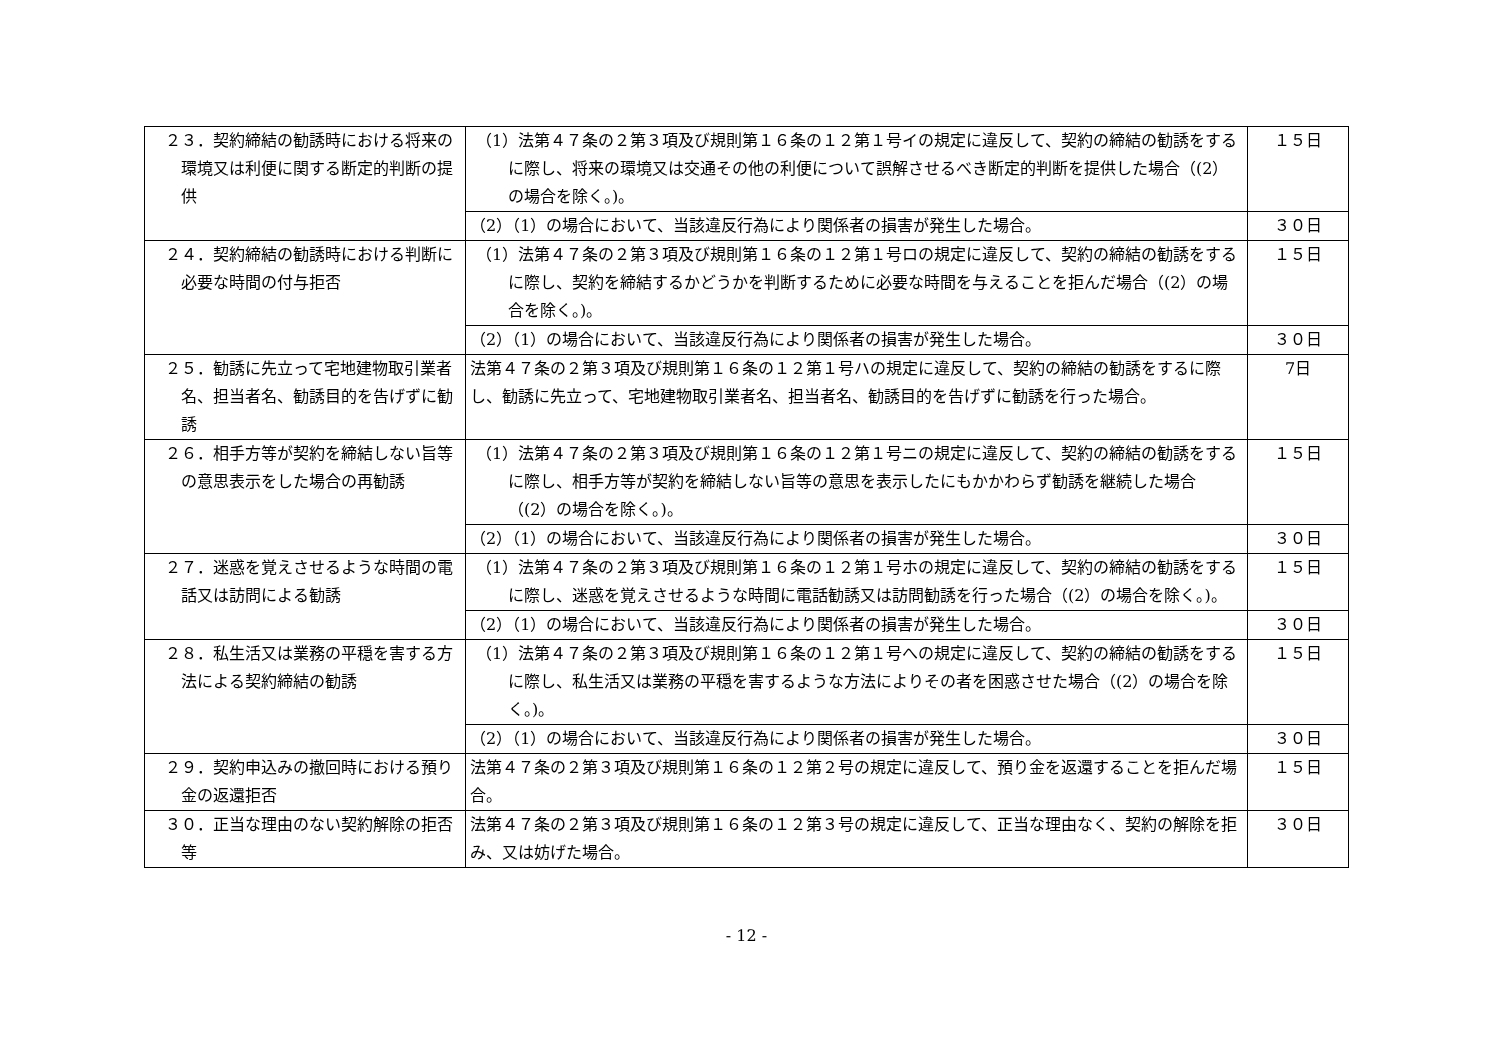| ２３．契約締結の勧誘時における将来の環境又は利便に関する断定的判断の提供 | （1）法第４７条の２第３項及び規則第１６条の１２第１号イの規定に違反して、契約の締結の勧誘をするに際し、将来の環境又は交通その他の利便について誤解させるべき断定的判断を提供した場合（(2）の場合を除く。)。 | １５日 |
| | （2）（1）の場合において、当該違反行為により関係者の損害が発生した場合。 | ３０日 |
| ２４．契約締結の勧誘時における判断に必要な時間の付与拒否 | （1）法第４７条の２第３項及び規則第１６条の１２第１号ロの規定に違反して、契約の締結の勧誘をするに際し、契約を締結するかどうかを判断するために必要な時間を与えることを拒んだ場合（(2）の場合を除く。)。 | １５日 |
| | （2）（1）の場合において、当該違反行為により関係者の損害が発生した場合。 | ３０日 |
| ２５．勧誘に先立って宅地建物取引業者名、担当者名、勧誘目的を告げずに勧誘 | 法第４７条の２第３項及び規則第１６条の１２第１号ハの規定に違反して、契約の締結の勧誘をするに際し、勧誘に先立って、宅地建物取引業者名、担当者名、勧誘目的を告げずに勧誘を行った場合。 | 7日 |
| ２６．相手方等が契約を締結しない旨等の意思表示をした場合の再勧誘 | （1）法第４７条の２第３項及び規則第１６条の１２第１号ニの規定に違反して、契約の締結の勧誘をするに際し、相手方等が契約を締結しない旨等の意思を表示したにもかかわらず勧誘を継続した場合（(2）の場合を除く。)。 | １５日 |
| | （2）（1）の場合において、当該違反行為により関係者の損害が発生した場合。 | ３０日 |
| ２７．迷惑を覚えさせるような時間の電話又は訪問による勧誘 | （1）法第４７条の２第３項及び規則第１６条の１２第１号ホの規定に違反して、契約の締結の勧誘をするに際し、迷惑を覚えさせるような時間に電話勧誘又は訪問勧誘を行った場合（(2）の場合を除く。)。 | １５日 |
| | （2）（1）の場合において、当該違反行為により関係者の損害が発生した場合。 | ３０日 |
| ２８．私生活又は業務の平穏を害する方法による契約締結の勧誘 | （1）法第４７条の２第３項及び規則第１６条の１２第１号への規定に違反して、契約の締結の勧誘をするに際し、私生活又は業務の平穏を害するような方法によりその者を困惑させた場合（(2）の場合を除く。)。 | １５日 |
| | （2）（1）の場合において、当該違反行為により関係者の損害が発生した場合。 | ３０日 |
| ２９．契約申込みの撤回時における預り金の返還拒否 | 法第４７条の２第３項及び規則第１６条の１２第２号の規定に違反して、預り金を返還することを拒んだ場合。 | １５日 |
| ３０．正当な理由のない契約解除の拒否等 | 法第４７条の２第３項及び規則第１６条の１２第３号の規定に違反して、正当な理由なく、契約の解除を拒み、又は妨げた場合。 | ３０日 |
- 12 -